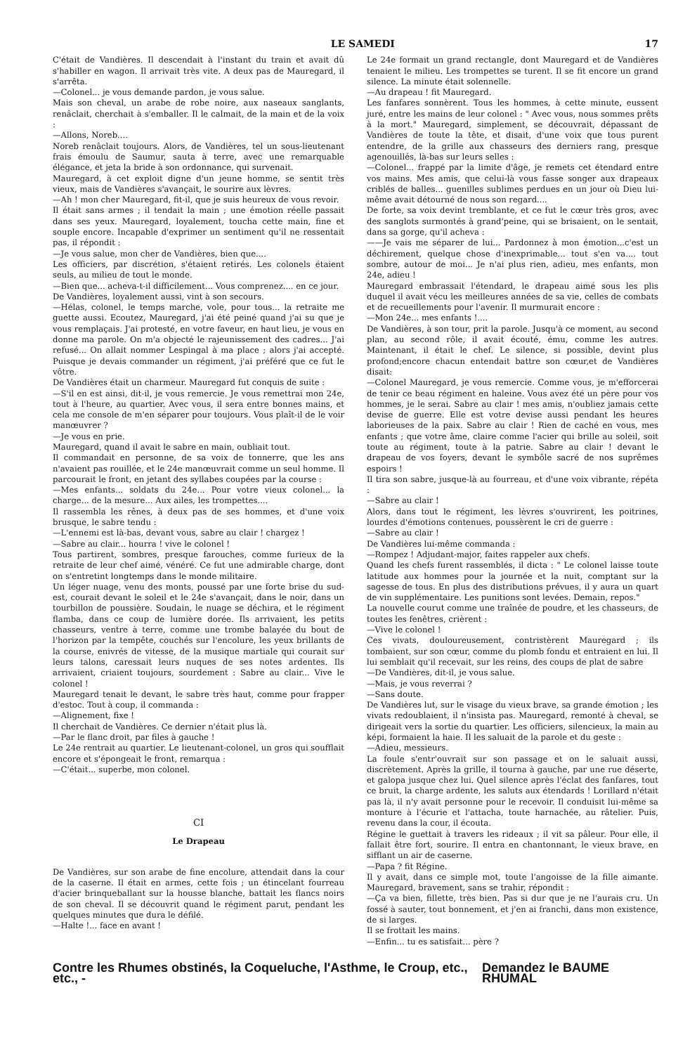LE SAMEDI 17
C'était de Vandières. Il descendait à l'instant du train et avait dû s'habiller en wagon. Il arrivait très vite. A deux pas de Mauregard, il s'arrêta.
—Colonel... je vous demande pardon, je vous salue.
Mais son cheval, un arabe de robe noire, aux naseaux sanglants, renâclait, cherchait à s'emballer. Il le calmait, de la main et de la voix :
—Allons, Noreb....
Noreb renâclait toujours. Alors, de Vandières, tel un sous-lieutenant frais émoulu de Saumur, sauta à terre, avec une remarquable élégance, et jeta la bride à son ordonnance, qui survenait.
Mauregard, à cet exploit digne d'un jeune homme, se sentit très vieux, mais de Vandières s'avançait, le sourire aux lèvres.
—Ah ! mon cher Mauregard, fit-il, que je suis heureux de vous revoir.
Il était sans armes ; il tendait la main ; une émotion réelle passait dans ses yeux. Mauregard, loyalement, toucha cette main, fine et souple encore. Incapable d'exprimer un sentiment qu'il ne ressentait pas, il répondit :
—Je vous salue, mon cher de Vandières, bien que....
Les officiers, par discrétion, s'étaient retirés. Les colonels étaient seuls, au milieu de tout le monde.
—Bien que... acheva-t-il difficilement... Vous comprenez.... en ce jour.
De Vandières, loyalement aussi, vint à son secours.
—Hélas, colonel, le temps marche, vole, pour tous... la retraite me guette aussi. Ecoutez, Mauregard, j'ai été peiné quand j'ai su que je vous remplaçais. J'ai protesté, en votre faveur, en haut lieu, je vous en donne ma parole. On m'a objecté le rajeunissement des cadres... J'ai refusé... On allait nommer Lespingal à ma place ; alors j'ai accepté. Puisque je devais commander un régiment, j'ai préféré que ce fut le vôtre.
De Vandières était un charmeur. Mauregard fut conquis de suite :
—S'il en est ainsi, dit-il, je vous remercie. Je vous remettrai mon 24e, tout à l'heure, au quartier. Avec vous, il sera entre bonnes mains, et cela me console de m'en séparer pour toujours. Vous plaît-il de le voir manœuvrer ?
—Je vous en prie.
Mauregard, quand il avait le sabre en main, oubliait tout.
Il commandait en personne, de sa voix de tonnerre, que les ans n'avaient pas rouillée, et le 24e manœuvrait comme un seul homme. Il parcourait le front, en jetant des syllabes coupées par la course :
—Mes enfants... soldats du 24e... Pour votre vieux colonel... la charge... de la mesure... Aux ailes, les trompettes....
Il rassembla les rênes, à deux pas de ses hommes, et d'une voix brusque, le sabre tendu :
—L'ennemi est là-bas, devant vous, sabre au clair ! chargez !
—Sabre au clair... hourra ! vive le colonel !
Tous partirent, sombres, presque farouches, comme furieux de la retraite de leur chef aimé, vénéré. Ce fut une admirable charge, dont on s'entretint longtemps dans le monde militaire.
Un léger nuage, venu des monts, poussé par une forte brise du sud-est, courait devant le soleil et le 24e s'avançait, dans le noir, dans un tourbillon de poussière. Soudain, le nuage se déchira, et le régiment flamba, dans ce coup de lumière dorée. Ils arrivaient, les petits chasseurs, ventre à terre, comme une trombe balayée du bout de l'horizon par la tempête, couchés sur l'encolure, les yeux brillants de la course, enivrés de vitesse, de la musique martiale qui courait sur leurs talons, caressait leurs nuques de ses notes ardentes. Ils arrivaient, criaient toujours, sourdement : Sabre au clair... Vive le colonel !
Mauregard tenait le devant, le sabre très haut, comme pour frapper d'estoc. Tout à coup, il commanda :
—Alignement, fixe !
Il cherchait de Vandières. Ce dernier n'était plus là.
—Par le flanc droit, par files à gauche !
Le 24e rentrait au quartier. Le lieutenant-colonel, un gros qui soufflait encore et s'épongeait le front, remarqua :
—C'était... superbe, mon colonel.
CI
Le Drapeau
De Vandières, sur son arabe de fine encolure, attendait dans la cour de la caserne. Il était en armes, cette fois ; un étincelant fourreau d'acier brinqueballant sur la housse blanche, battait les flancs noirs de son cheval. Il se découvrit quand le régiment parut, pendant les quelques minutes que dura le défilé.
—Halte !... face en avant !
Le 24e formait un grand rectangle, dont Mauregard et de Vandières tenaient le milieu. Les trompettes se turent. Il se fit encore un grand silence. La minute était solennelle.
—Au drapeau ! fit Mauregard.
Les fanfares sonnèrent. Tous les hommes, à cette minute, eussent juré, entre les mains de leur colonel : " Avec vous, nous sommes prêts à la mort." Mauregard, simplement, se découvrait, dépassant de Vandières de toute la tête, et disait, d'une voix que tous purent entendre, de la grille aux chasseurs des derniers rang, presque agenouillés, là-bas sur leurs selles :
—Colonel... frappé par la limite d'âge, je remets cet étendard entre vos mains. Mes amis, que celui-là vous fasse songer aux drapeaux criblés de balles... guenilles sublimes perdues en un jour où Dieu lui-même avait détourné de nous son regard....
De forte, sa voix devint tremblante, et ce fut le cœur très gros, avec des sanglots surmontés à grand'peine, qui se brisaient, on le sentait, dans sa gorge, qu'il acheva :
——Je vais me séparer de lui... Pardonnez à mon émotion...c'est un déchirement, quelque chose d'inexprimable... tout s'en va.... tout sombre, autour de moi... Je n'ai plus rien, adieu, mes enfants, mon 24e, adieu !
Mauregard embrassait l'étendard, le drapeau aimé sous les plis duquel il avait vécu les meilleures années de sa vie, celles de combats et de recueillements pour l'avenir. Il murmurait encore :
—Mon 24e... mes enfants !....
De Vandières, à son tour, prit la parole. Jusqu'à ce moment, au second plan, au second rôle, il avait écouté, ému, comme les autres. Maintenant, il était le chef. Le silence, si possible, devint plus profond;encore chacun entendait battre son cœur,et de Vandières disait:
—Colonel Mauregard, je vous remercie. Comme vous, je m'efforcerai de tenir ce beau régiment en haleine. Vous avez été un père pour vos hommes, je le serai. Sabre au clair ! mes amis, n'oubliez jamais cette devise de guerre. Elle est votre devise aussi pendant les heures laborieuses de la paix. Sabre au clair ! Rien de caché en vous, mes enfants ; que votre âme, claire comme l'acier qui brille au soleil, soit toute au régiment, toute à la patrie. Sabre au clair ! devant le drapeau de vos foyers, devant le symbôle sacré de nos suprêmes espoirs !
Il tira son sabre, jusque-là au fourreau, et d'une voix vibrante, répéta :
—Sabre au clair !
Alors, dans tout le régiment, les lèvres s'ouvrirent, les poitrines, lourdes d'émotions contenues, poussèrent le cri de guerre :
—Sabre au clair !
De Vandières lui-même commanda :
—Rompez ! Adjudant-major, faites rappeler aux chefs.
Quand les chefs furent rassemblés, il dicta : " Le colonel laisse toute latitude aux hommes pour la journée et la nuit, comptant sur la sagesse de tous. En plus des distributions prévues, il y aura un quart de vin supplémentaire. Les punitions sont levées. Demain, repos."
La nouvelle courut comme une traînée de poudre, et les chasseurs, de toutes les fenêtres, crièrent :
—Vive le colonel !
Ces vivats, douloureusement, contristèrent Mauregard ; ils tombaient, sur son cœur, comme du plomb fondu et entraient en lui. Il lui semblait qu'il recevait, sur les reins, des coups de plat de sabre
—De Vandières, dit-il, je vous salue.
—Mais, je vous reverrai ?
—Sans doute.
De Vandières lut, sur le visage du vieux brave, sa grande émotion ; les vivats redoublaient, il n'insista pas. Mauregard, remonté à cheval, se dirigeait vers la sortie du quartier. Les officiers, silencieux, la main au képi, formaient la haie. Il les saluait de la parole et du geste :
—Adieu, messieurs.
La foule s'entr'ouvrait sur son passage et on le saluait aussi, discrètement. Après la grille, il tourna à gauche, par une rue déserte, et galopa jusque chez lui. Quel silence après l'éclat des fanfares, tout ce bruit, la charge ardente, les saluts aux étendards ! Lorillard n'était pas là, il n'y avait personne pour le recevoir. Il conduisit lui-même sa monture à l'écurie et l'attacha, toute harnachée, au râtelier. Puis, revenu dans la cour, il écouta.
Régine le guettait à travers les rideaux ; il vit sa pâleur. Pour elle, il fallait être fort, sourire. Il entra en chantonnant, le vieux brave, en sifflant un air de caserne.
—Papa ? fit Régine.
Il y avait, dans ce simple mot, toute l'angoisse de la fille aimante. Mauregard, bravement, sans se trahir, répondit :
—Ça va bien, fillette, très bien. Pas si dur que je ne l'aurais cru. Un fossé à sauter, tout bonnement, et j'en ai franchi, dans mon existence, de si larges.
Il se frottait les mains.
—Enfin... tu es satisfait... père ?
Contre les Rhumes obstinés, la Coqueluche, l'Asthme, le Croup, etc., etc., - Demandez le BAUME RHUMAL